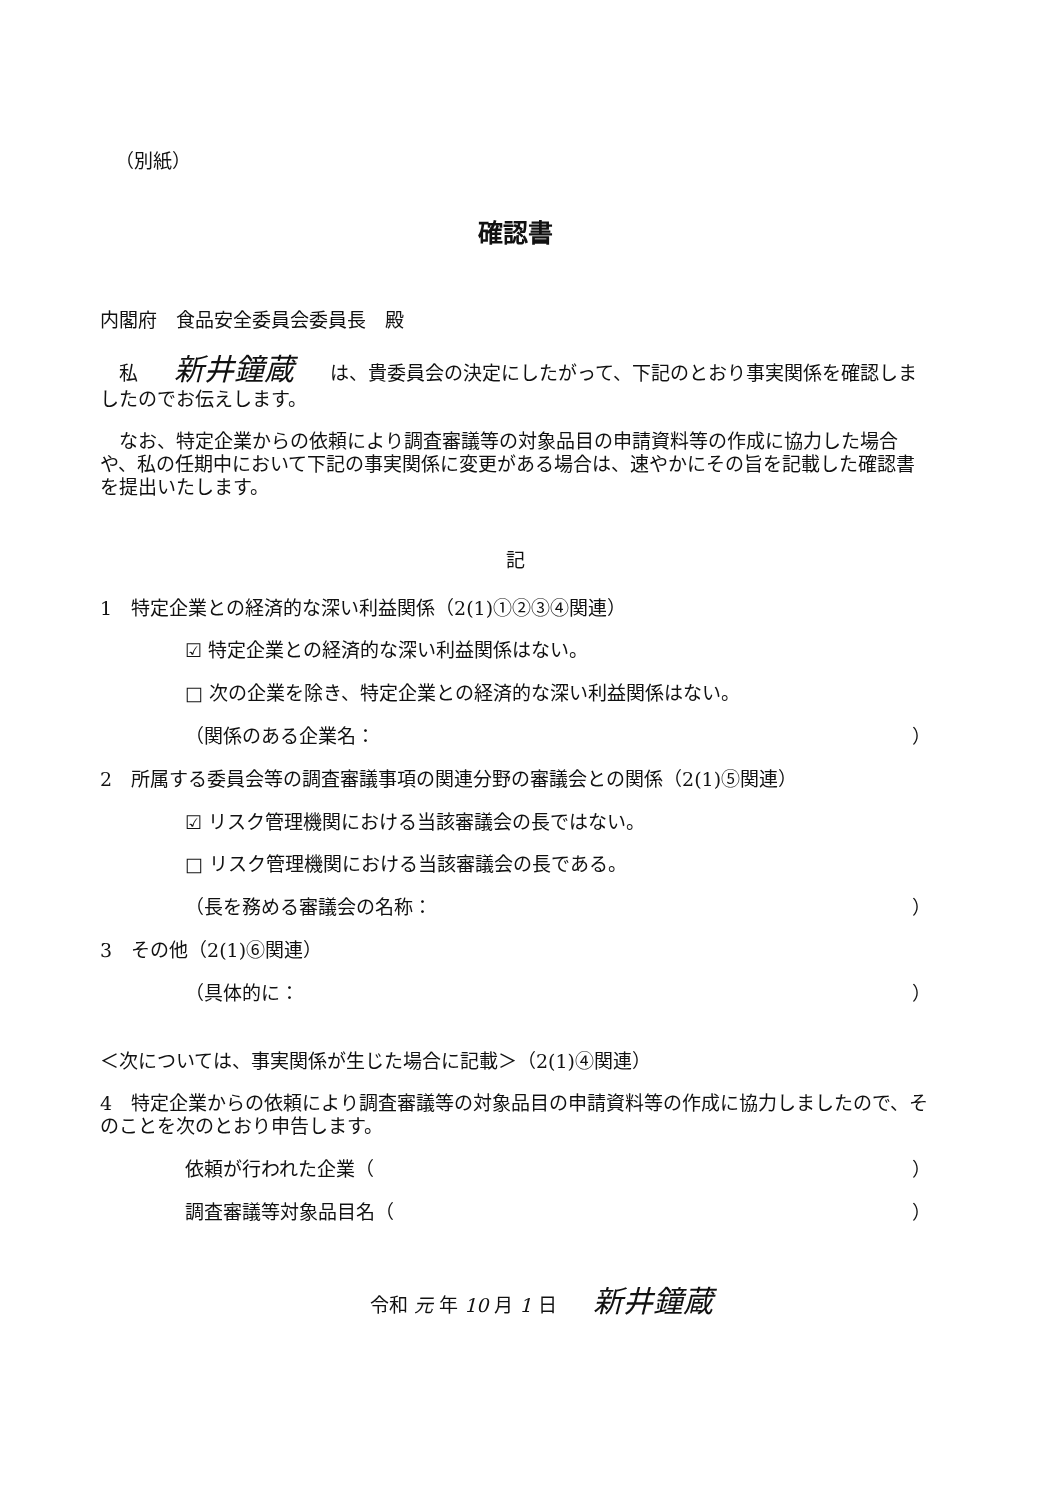（別紙）
確認書
内閣府　食品安全委員会委員長　殿
　私 新井鐘蔵 は、貴委員会の決定にしたがって、下記のとおり事実関係を確認しましたのでお伝えします。
　なお、特定企業からの依頼により調査審議等の対象品目の申請資料等の作成に協力した場合や、私の任期中において下記の事実関係に変更がある場合は、速やかにその旨を記載した確認書を提出いたします。
記
1　特定企業との経済的な深い利益関係（2(1)①②③④関連）
☑ 特定企業との経済的な深い利益関係はない。
□ 次の企業を除き、特定企業との経済的な深い利益関係はない。
（関係のある企業名： ）
2　所属する委員会等の調査審議事項の関連分野の審議会との関係（2(1)⑤関連）
☑ リスク管理機関における当該審議会の長ではない。
□ リスク管理機関における当該審議会の長である。
（長を務める審議会の名称： ）
3　その他（2(1)⑥関連）
（具体的に： ）
＜次については、事実関係が生じた場合に記載＞（2(1)④関連）
4　特定企業からの依頼により調査審議等の対象品目の申請資料等の作成に協力しましたので、そのことを次のとおり申告します。
依頼が行われた企業（ ）
調査審議等対象品目名（ ）
令和 元 年 10 月 1 日 新井鐘蔵